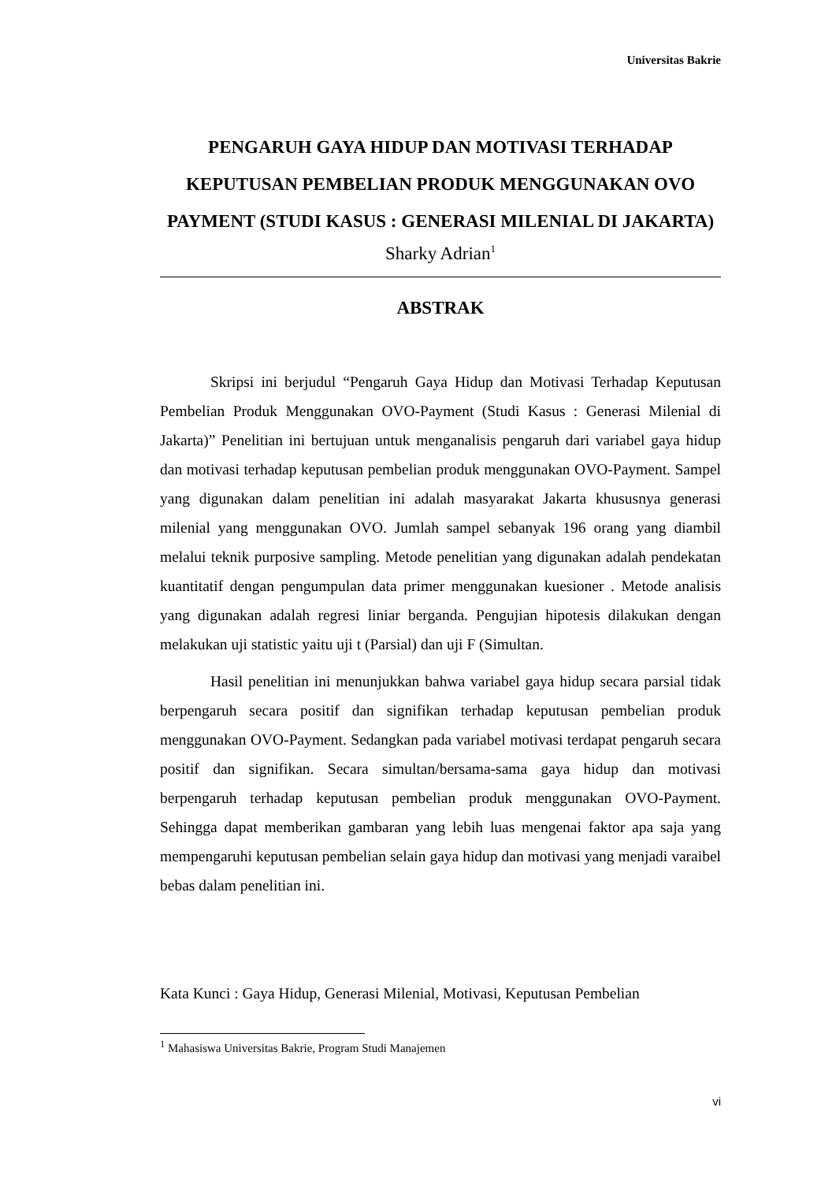Universitas Bakrie
PENGARUH GAYA HIDUP DAN MOTIVASI TERHADAP KEPUTUSAN PEMBELIAN PRODUK MENGGUNAKAN OVO PAYMENT (STUDI KASUS : GENERASI MILENIAL DI JAKARTA)
Sharky Adrian<sup>1</sup>
ABSTRAK
Skripsi ini berjudul “Pengaruh Gaya Hidup dan Motivasi Terhadap Keputusan Pembelian Produk Menggunakan OVO-Payment (Studi Kasus : Generasi Milenial di Jakarta)” Penelitian ini bertujuan untuk menganalisis pengaruh dari variabel gaya hidup dan motivasi terhadap keputusan pembelian produk menggunakan OVO-Payment. Sampel yang digunakan dalam penelitian ini adalah masyarakat Jakarta khususnya generasi milenial yang menggunakan OVO. Jumlah sampel sebanyak 196 orang yang diambil melalui teknik purposive sampling. Metode penelitian yang digunakan adalah pendekatan kuantitatif dengan pengumpulan data primer menggunakan kuesioner . Metode analisis yang digunakan adalah regresi liniar berganda. Pengujian hipotesis dilakukan dengan melakukan uji statistic yaitu uji t (Parsial) dan uji F (Simultan.
Hasil penelitian ini menunjukkan bahwa variabel gaya hidup secara parsial tidak berpengaruh secara positif dan signifikan terhadap keputusan pembelian produk menggunakan OVO-Payment. Sedangkan pada variabel motivasi terdapat pengaruh secara positif dan signifikan. Secara simultan/bersama-sama gaya hidup dan motivasi berpengaruh terhadap keputusan pembelian produk menggunakan OVO-Payment. Sehingga dapat memberikan gambaran yang lebih luas mengenai faktor apa saja yang mempengaruhi keputusan pembelian selain gaya hidup dan motivasi yang menjadi varaibel bebas dalam penelitian ini.
Kata Kunci : Gaya Hidup, Generasi Milenial, Motivasi, Keputusan Pembelian
<sup>1</sup> Mahasiswa Universitas Bakrie, Program Studi Manajemen
vi